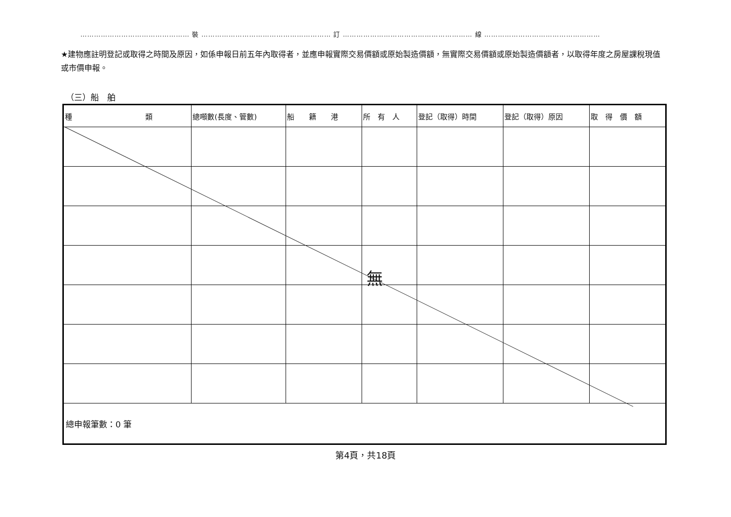………………………………………… 裝 ………………………………………………… 訂 ………………………………………………… 線 ……………………………………………
★建物應註明登記或取得之時間及原因，如係申報日前五年內取得者，並應申報實際交易價額或原始製造價額，無實際交易價額或原始製造價額者，以取得年度之房屋課稅現值或市價申報。
（三）船　舶
| 種 類 | 總噸數(長度、管數) | 船 籍 港 | 所 有 人 | 登記（取得）時間 | 登記（取得）原因 | 取 得 價 額 |
| --- | --- | --- | --- | --- | --- | --- |
| 總申報筆數：0 筆 | | | | | | |
無
第4頁，共18頁